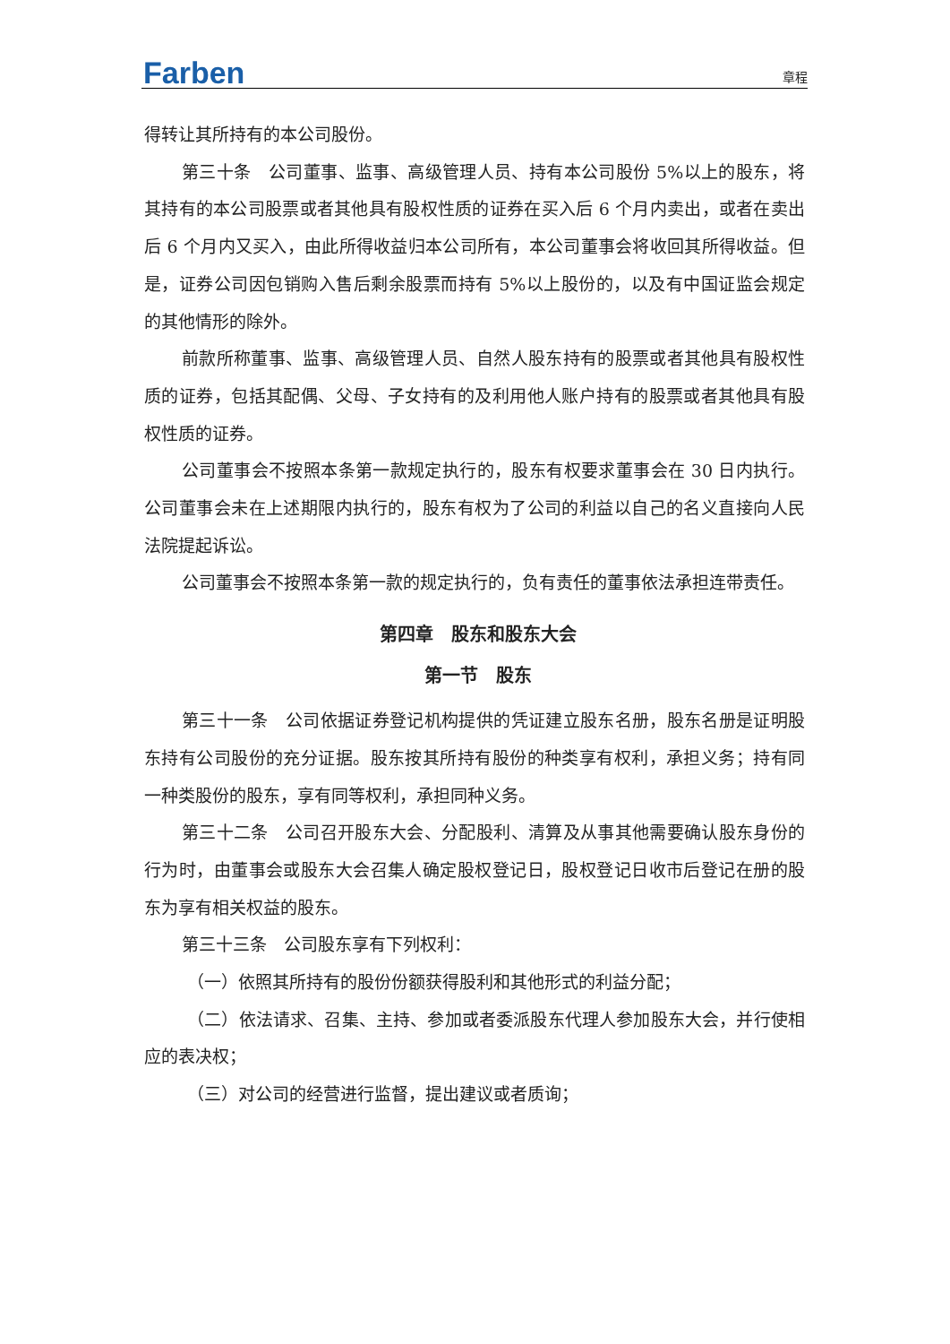Farben 章程
得转让其所持有的本公司股份。
第三十条　公司董事、监事、高级管理人员、持有本公司股份 5%以上的股东，将其持有的本公司股票或者其他具有股权性质的证券在买入后 6 个月内卖出，或者在卖出后 6 个月内又买入，由此所得收益归本公司所有，本公司董事会将收回其所得收益。但是，证券公司因包销购入售后剩余股票而持有 5%以上股份的，以及有中国证监会规定的其他情形的除外。
前款所称董事、监事、高级管理人员、自然人股东持有的股票或者其他具有股权性质的证券，包括其配偶、父母、子女持有的及利用他人账户持有的股票或者其他具有股权性质的证券。
公司董事会不按照本条第一款规定执行的，股东有权要求董事会在 30 日内执行。公司董事会未在上述期限内执行的，股东有权为了公司的利益以自己的名义直接向人民法院提起诉讼。
公司董事会不按照本条第一款的规定执行的，负有责任的董事依法承担连带责任。
第四章　股东和股东大会
第一节　股东
第三十一条　公司依据证券登记机构提供的凭证建立股东名册，股东名册是证明股东持有公司股份的充分证据。股东按其所持有股份的种类享有权利，承担义务；持有同一种类股份的股东，享有同等权利，承担同种义务。
第三十二条　公司召开股东大会、分配股利、清算及从事其他需要确认股东身份的行为时，由董事会或股东大会召集人确定股权登记日，股权登记日收市后登记在册的股东为享有相关权益的股东。
第三十三条　公司股东享有下列权利：
（一）依照其所持有的股份份额获得股利和其他形式的利益分配；
（二）依法请求、召集、主持、参加或者委派股东代理人参加股东大会，并行使相应的表决权；
（三）对公司的经营进行监督，提出建议或者质询；